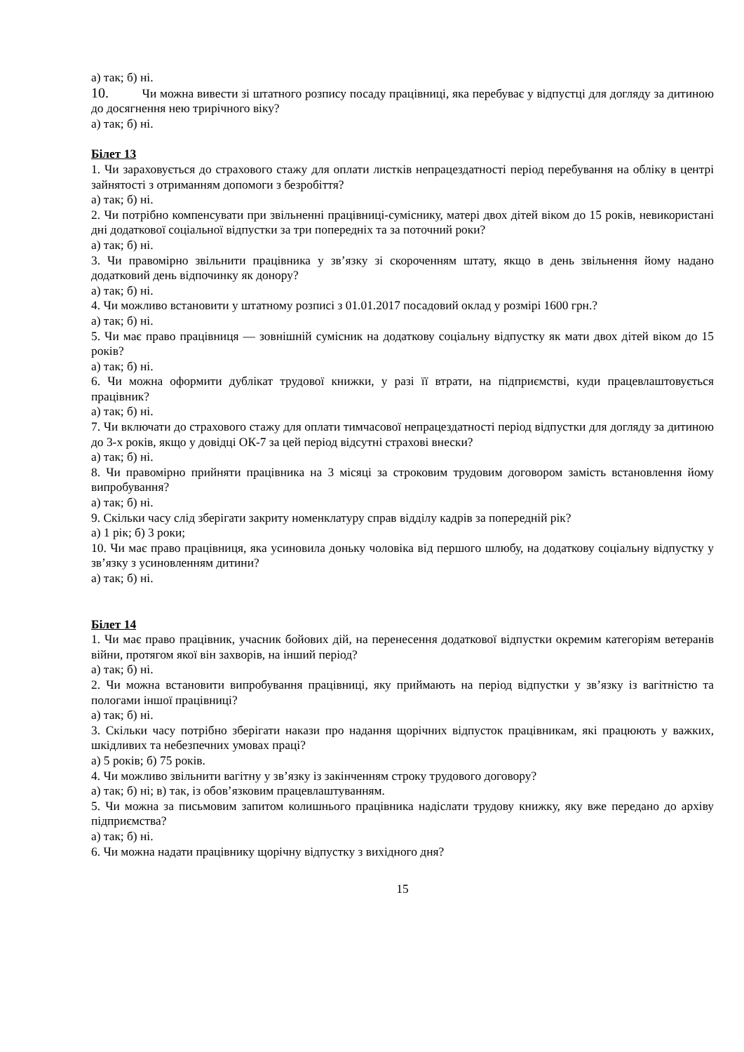а) так; б) ні.
10. Чи можна вивести зі штатного розпису посаду працівниці, яка перебуває у відпустці для догляду за дитиною до досягнення нею трирічного віку?
а) так; б) ні.
Білет 13
1. Чи зараховується до страхового стажу для оплати листків непрацездатності період перебування на обліку в центрі зайнятості з отриманням допомоги з безробіття?
а) так; б) ні.
2. Чи потрібно компенсувати при звільненні працівниці-суміснику, матері двох дітей віком до 15 років, невикористані дні додаткової соціальної відпустки за три попередніх та за поточний роки?
а) так; б) ні.
3. Чи правомірно звільнити працівника у зв’язку зі скороченням штату, якщо в день звільнення йому надано додатковий день відпочинку як донору?
а) так; б) ні.
4. Чи можливо встановити у штатному розписі з 01.01.2017 посадовий оклад у розмірі 1600 грн.?
а) так; б) ні.
5. Чи має право працівниця — зовнішній сумісник на додаткову соціальну відпустку як мати двох дітей віком до 15 років?
а) так; б) ні.
6. Чи можна оформити дублікат трудової книжки, у разі її втрати, на підприємстві, куди працевлаштовується працівник?
а) так; б) ні.
7. Чи включати до страхового стажу для оплати тимчасової непрацездатності період відпустки для догляду за дитиною до 3-х років, якщо у довідці ОК-7 за цей період відсутні страхові внески?
а) так; б) ні.
8. Чи правомірно прийняти працівника на 3 місяці за строковим трудовим договором замість встановлення йому випробування?
а) так; б) ні.
9. Скільки часу слід зберігати закриту номенклатуру справ відділу кадрів за попередній рік?
а) 1 рік; б) 3 роки;
10. Чи має право працівниця, яка усиновила доньку чоловіка від першого шлюбу, на додаткову соціальну відпустку у зв’язку з усиновленням дитини?
а) так; б) ні.
Білет 14
1. Чи має право працівник, учасник бойових дій, на перенесення додаткової відпустки окремим категоріям ветеранів війни, протягом якої він захворів, на інший період?
а) так; б) ні.
2. Чи можна встановити випробування працівниці, яку приймають на період відпустки у зв’язку із вагітністю та пологами іншої працівниці?
а) так; б) ні.
3. Скільки часу потрібно зберігати накази про надання щорічних відпусток працівникам, які працюють у важких, шкідливих та небезпечних умовах праці?
а) 5 років; б) 75 років.
4. Чи можливо звільнити вагітну у зв’язку із закінченням строку трудового договору?
а) так; б) ні; в) так, із обов’язковим працевлаштуванням.
5. Чи можна за письмовим запитом колишнього працівника надіслати трудову книжку, яку вже передано до архіву підприємства?
а) так; б) ні.
6. Чи можна надати працівнику щорічну відпустку з вихідного дня?
15